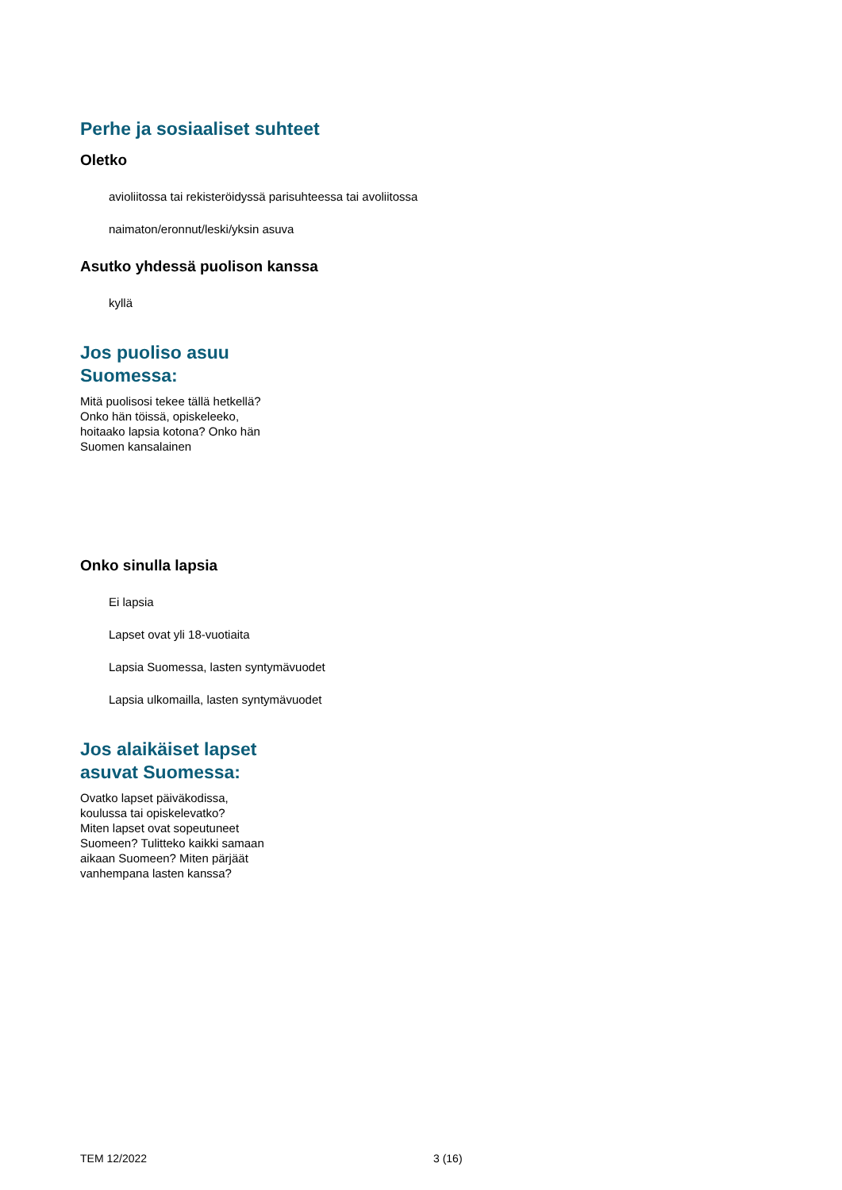Perhe ja sosiaaliset suhteet
Oletko
avioliitossa tai rekisteröidyssä parisuhteessa tai avoliitossa
naimaton/eronnut/leski/yksin asuva
Asutko yhdessä puolison kanssa
kyllä
Jos puoliso asuu
Suomessa:
Mitä puolisosi tekee tällä hetkellä?
Onko hän töissä, opiskeleeko,
hoitaako lapsia kotona? Onko hän
Suomen kansalainen
Onko sinulla lapsia
Ei lapsia
Lapset ovat yli 18-vuotiaita
Lapsia Suomessa, lasten syntymävuodet
Lapsia ulkomailla, lasten syntymävuodet
Jos alaikäiset lapset
asuvat Suomessa:
Ovatko lapset päiväkodissa,
koulussa tai opiskelevatko?
Miten lapset ovat sopeutuneet
Suomeen? Tulitteko kaikki samaan
aikaan Suomeen? Miten pärjäät
vanhempana lasten kanssa?
TEM 12/2022 3 (16)